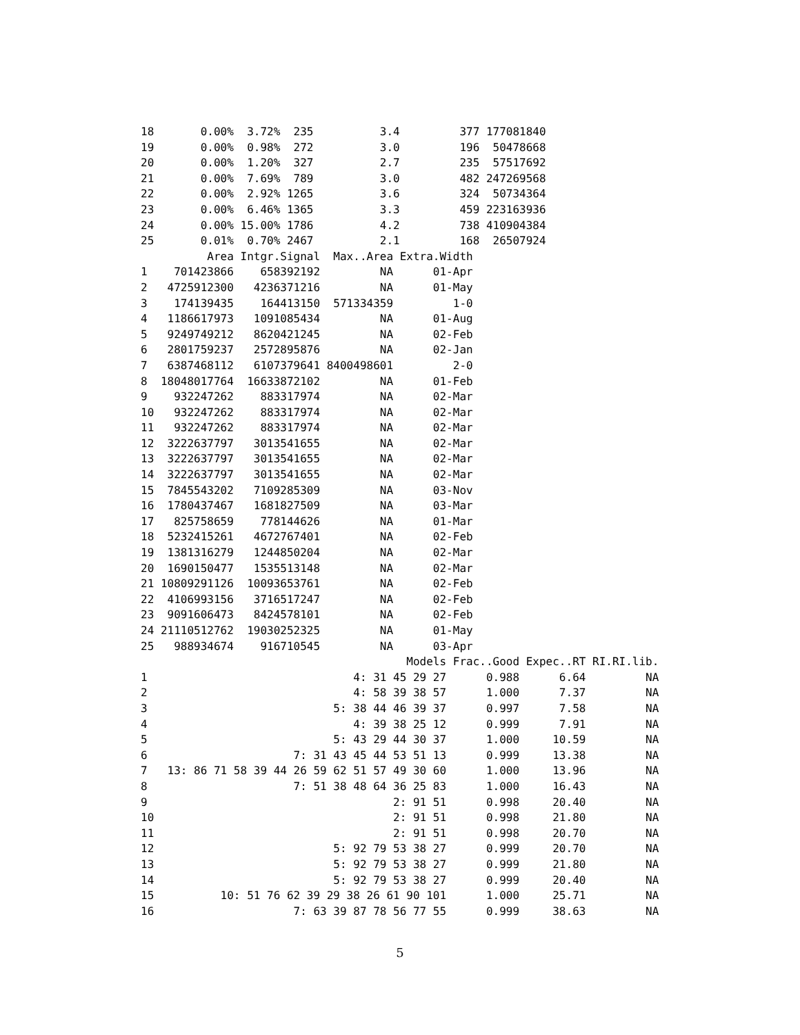| 18 0.00% 3.72% 235 3.4 377 177081840 19 0.00% 0.98% 272 3.0 196 50478668 20 0.00% 1.20% 327 2.7 235 57517692 21 0.00% 7.69% 789 3.0 482 247269568 22 0.00% 2.92% 1265 3.6 324 50734364 23 0.00% 6.46% 1365 3.3 459 223163936 24 0.00% 15.00% 1786 4.2 738 410904384 25 0.01% 0.70% 2467 2.1 168 26507924 Area Intgr.Signal Max..Area Extra.Width 1 701423866 658392192 NA 01-Apr 2 4725912300 4236371216 NA 01-May 3 174139435 164413150 571334359 1-0 4 1186617973 1091085434 NA 01-Aug 5 9249749212 8620421245 NA 02-Feb 6 2801759237 2572895876 NA 02-Jan 7 6387468112 6107379641 8400498601 2-0 8 18048017764 16633872102 NA 01-Feb 9 932247262 883317974 NA 02-Mar 10 932247262 883317974 NA 02-Mar 11 932247262 883317974 NA 02-Mar 12 3222637797 3013541655 NA 02-Mar 13 3222637797 3013541655 NA 02-Mar 14 3222637797 3013541655 NA 02-Mar 15 7845543202 7109285309 NA 03-Nov 16 1780437467 1681827509 NA 03-Mar 17 825758659 778144626 NA 01-Mar 18 5232415261 4672767401 NA 02-Feb 19 1381316279 1244850204 NA 02-Mar 20 1690150477 1535513148 NA 02-Mar 21 10809291126 10093653761 NA 02-Feb 22 4106993156 3716517247 NA 02-Feb 23 9091606473 8424578101 NA 02-Feb 24 21110512762 19030252325 NA 01-May 25 988934674 916710545 NA 03-Apr Models Frac..Good Expec..RT RI.RI.lib. 1 4: 31 45 29 27 0.988 6.64 NA 2 4: 58 39 38 57 1.000 7.37 NA 3 5: 38 44 46 39 37 0.997 7.58 NA 4 4: 39 38 25 12 0.999 7.91 NA 5 5: 43 29 44 30 37 1.000 10.59 NA 6 7: 31 43 45 44 53 51 13 0.999 13.38 NA 7 13: 86 71 58 39 44 26 59 62 51 57 49 30 60 1.000 13.96 NA 8 7: 51 38 48 64 36 25 83 1.000 16.43 NA 9 2: 91 51 0.998 20.40 NA 10 2: 91 51 0.998 21.80 NA 11 2: 91 51 0.998 20.70 NA 12 5: 92 79 53 38 27 0.999 20.70 NA 13 5: 92 79 53 38 27 0.999 21.80 NA 14 5: 92 79 53 38 27 0.999 20.40 NA 15 10: 51 76 62 39 29 38 26 61 90 101 1.000 25.71 NA 16 7: 63 39 87 78 56 77 55 0.999 38.63 NA |
5